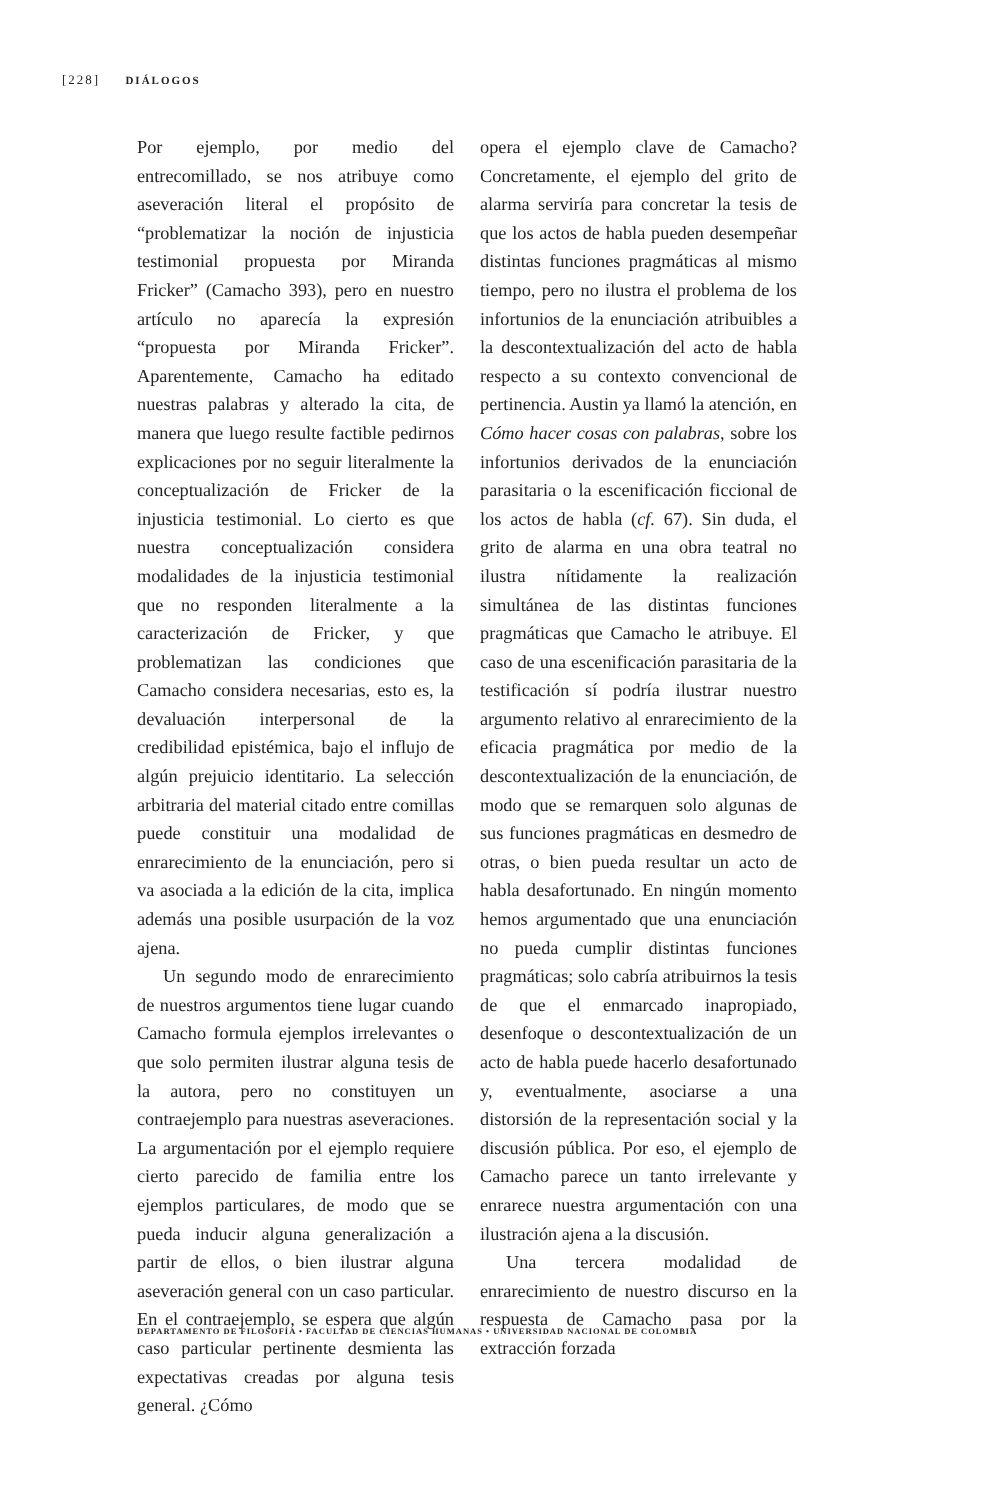[228] DIÁLOGOS
Por ejemplo, por medio del entrecomillado, se nos atribuye como aseveración literal el propósito de “problematizar la noción de injusticia testimonial propuesta por Miranda Fricker” (Camacho 393), pero en nuestro artículo no aparecía la expresión “propuesta por Miranda Fricker”. Aparentemente, Camacho ha editado nuestras palabras y alterado la cita, de manera que luego resulte factible pedirnos explicaciones por no seguir literalmente la conceptualización de Fricker de la injusticia testimonial. Lo cierto es que nuestra conceptualización considera modalidades de la injusticia testimonial que no responden literalmente a la caracterización de Fricker, y que problematizan las condiciones que Camacho considera necesarias, esto es, la devaluación interpersonal de la credibilidad epistémica, bajo el influjo de algún prejuicio identitario. La selección arbitraria del material citado entre comillas puede constituir una modalidad de enrarecimiento de la enunciación, pero si va asociada a la edición de la cita, implica además una posible usurpación de la voz ajena.
Un segundo modo de enrarecimiento de nuestros argumentos tiene lugar cuando Camacho formula ejemplos irrelevantes o que solo permiten ilustrar alguna tesis de la autora, pero no constituyen un contraejemplo para nuestras aseveraciones. La argumentación por el ejemplo requiere cierto parecido de familia entre los ejemplos particulares, de modo que se pueda inducir alguna generalización a partir de ellos, o bien ilustrar alguna aseveración general con un caso particular. En el contraejemplo, se espera que algún caso particular pertinente desmienta las expectativas creadas por alguna tesis general. ¿Cómo
opera el ejemplo clave de Camacho? Concretamente, el ejemplo del grito de alarma serviría para concretar la tesis de que los actos de habla pueden desempeñar distintas funciones pragmáticas al mismo tiempo, pero no ilustra el problema de los infortunios de la enunciación atribuibles a la descontextualización del acto de habla respecto a su contexto convencional de pertinencia. Austin ya llamó la atención, en Cómo hacer cosas con palabras, sobre los infortunios derivados de la enunciación parasitaria o la escenificación ficcional de los actos de habla (cf. 67). Sin duda, el grito de alarma en una obra teatral no ilustra nítidamente la realización simultánea de las distintas funciones pragmáticas que Camacho le atribuye. El caso de una escenificación parasitaria de la testificación sí podría ilustrar nuestro argumento relativo al enrarecimiento de la eficacia pragmática por medio de la descontextualización de la enunciación, de modo que se remarquen solo algunas de sus funciones pragmáticas en desmedro de otras, o bien pueda resultar un acto de habla desafortunado. En ningún momento hemos argumentado que una enunciación no pueda cumplir distintas funciones pragmáticas; solo cabría atribuirnos la tesis de que el enmarcado inapropiado, desenfoque o descontextualización de un acto de habla puede hacerlo desafortunado y, eventualmente, asociarse a una distorsión de la representación social y la discusión pública. Por eso, el ejemplo de Camacho parece un tanto irrelevante y enrarece nuestra argumentación con una ilustración ajena a la discusión.
Una tercera modalidad de enrarecimiento de nuestro discurso en la respuesta de Camacho pasa por la extracción forzada
DEPARTAMENTO DE FILOSOFÍA • FACULTAD DE CIENCIAS HUMANAS • UNIVERSIDAD NACIONAL DE COLOMBIA